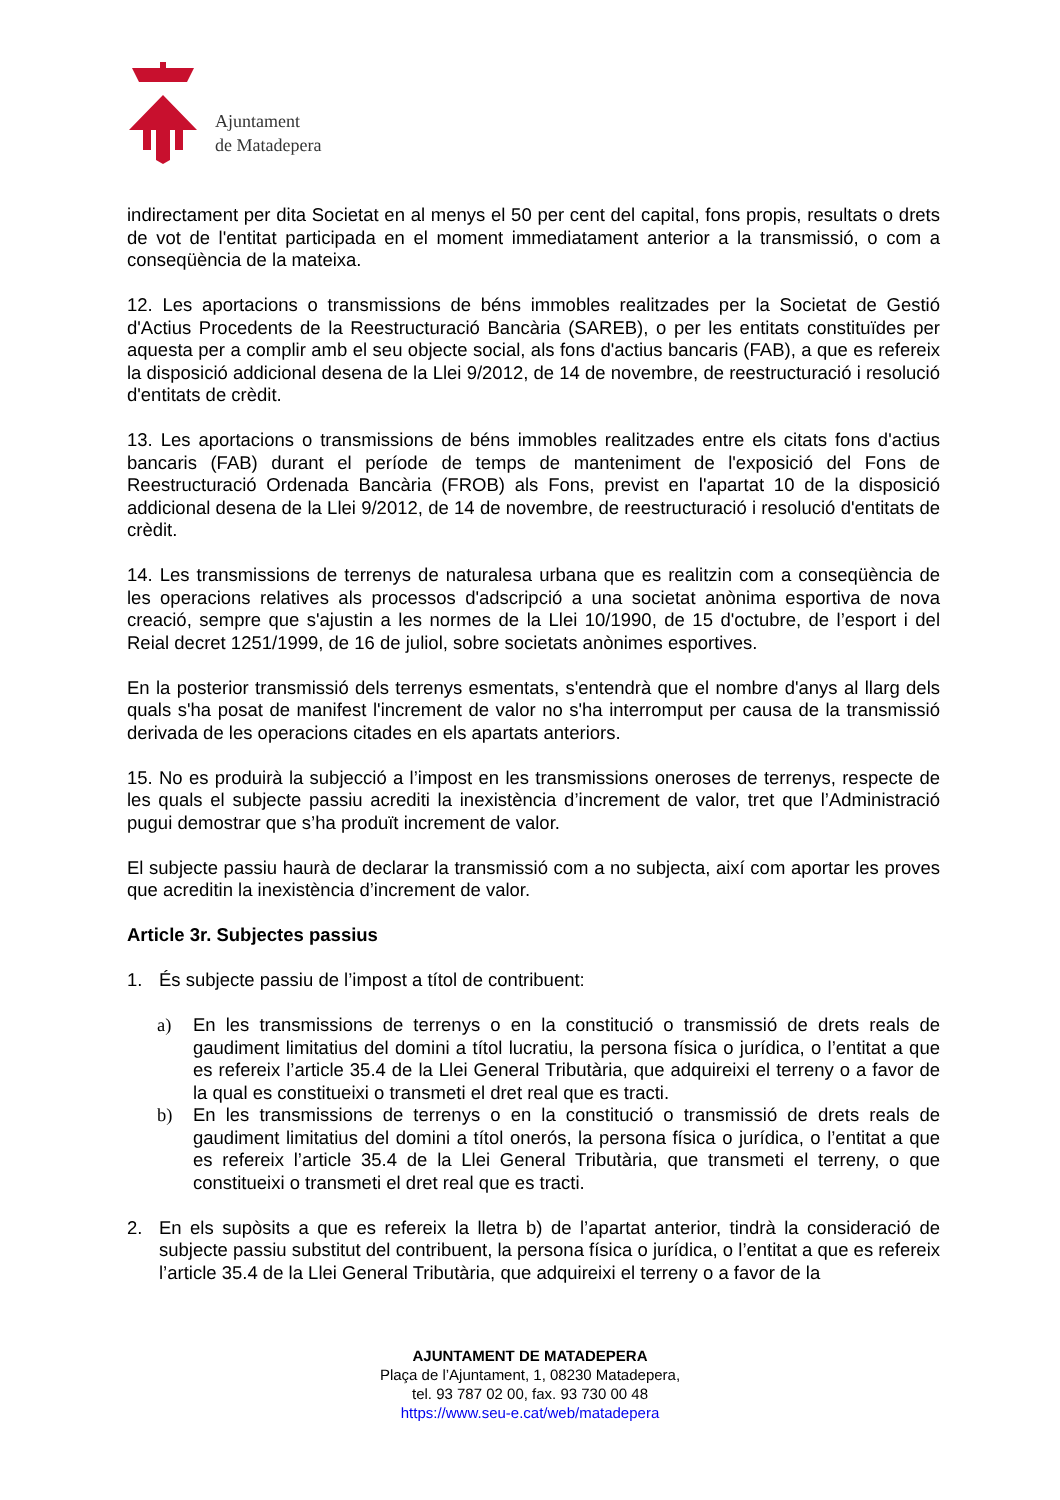Ajuntament
de Matadepera
indirectament per dita Societat en al menys el 50 per cent del capital, fons propis, resultats o drets de vot de l'entitat participada en el moment immediatament anterior a la transmissió, o com a conseqüència de la mateixa.
12. Les aportacions o transmissions de béns immobles realitzades per la Societat de Gestió d'Actius Procedents de la Reestructuració Bancària (SAREB), o per les entitats constituïdes per aquesta per a complir amb el seu objecte social, als fons d'actius bancaris (FAB), a que es refereix la disposició addicional desena de la Llei 9/2012, de 14 de novembre, de reestructuració i resolució d'entitats de crèdit.
13. Les aportacions o transmissions de béns immobles realitzades entre els citats fons d'actius bancaris (FAB) durant el període de temps de manteniment de l'exposició del Fons de Reestructuració Ordenada Bancària (FROB) als Fons, previst en l'apartat 10 de la disposició addicional desena de la Llei 9/2012, de 14 de novembre, de reestructuració i resolució d'entitats de crèdit.
14. Les transmissions de terrenys de naturalesa urbana que es realitzin com a conseqüència de les operacions relatives als processos d'adscripció a una societat anònima esportiva de nova creació, sempre que s'ajustin a les normes de la Llei 10/1990, de 15 d'octubre, de l’esport i del Reial decret 1251/1999, de 16 de juliol, sobre societats anònimes esportives.
En la posterior transmissió dels terrenys esmentats, s'entendrà que el nombre d'anys al llarg dels quals s'ha posat de manifest l'increment de valor no s'ha interromput per causa de la transmissió derivada de les operacions citades en els apartats anteriors.
15. No es produirà la subjecció a l’impost en les transmissions oneroses de terrenys, respecte de les quals el subjecte passiu acrediti la inexistència d’increment de valor, tret que l’Administració pugui demostrar que s’ha produït increment de valor.
El subjecte passiu haurà de declarar la transmissió com a no subjecta, així com aportar les proves que acreditin la inexistència d’increment de valor.
Article 3r. Subjectes passius
1. És subjecte passiu de l’impost a títol de contribuent:
a) En les transmissions de terrenys o en la constitució o transmissió de drets reals de gaudiment limitatius del domini a títol lucratiu, la persona física o jurídica, o l’entitat a que es refereix l’article 35.4 de la Llei General Tributària, que adquireixi el terreny o a favor de la qual es constitueixi o transmeti el dret real que es tracti.
b) En les transmissions de terrenys o en la constitució o transmissió de drets reals de gaudiment limitatius del domini a títol onerós, la persona física o jurídica, o l’entitat a que es refereix l’article 35.4 de la Llei General Tributària, que transmeti el terreny, o que constitueixi o transmeti el dret real que es tracti.
2. En els supòsits a que es refereix la lletra b) de l’apartat anterior, tindrà la consideració de subjecte passiu substitut del contribuent, la persona física o jurídica, o l’entitat a que es refereix l’article 35.4 de la Llei General Tributària, que adquireixi el terreny o a favor de la
AJUNTAMENT DE MATADEPERA
Plaça de l’Ajuntament, 1, 08230 Matadepera,
tel. 93 787 02 00, fax. 93 730 00 48
https://www.seu-e.cat/web/matadepera